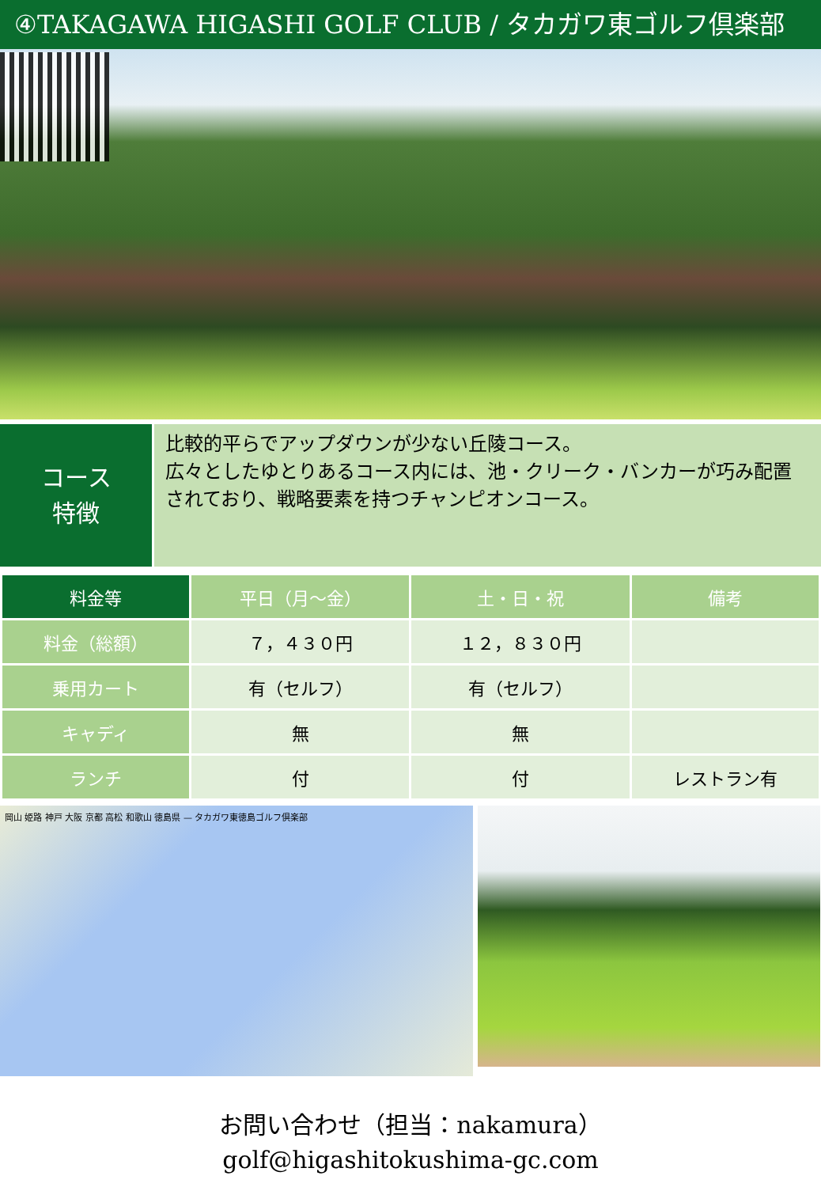④TAKAGAWA HIGASHI GOLF CLUB / タカガワ東ゴルフ倶楽部
コース
特徴
比較的平らでアップダウンが少ない丘陵コース。
広々としたゆとりあるコース内には、池・クリーク・バンカーが巧み配置されており、戦略要素を持つチャンピオンコース。
| 料金等 | 平日（月～金） | 土・日・祝 | 備考 |
| --- | --- | --- | --- |
| 料金（総額） | ７，４３０円 | １２，８３０円 | |
| 乗用カート | 有（セルフ） | 有（セルフ） | |
| キャディ | 無 | 無 | |
| ランチ | 付 | 付 | レストラン有 |
岡山 姫路 神戸 大阪 京都 高松 和歌山 徳島県 — タカガワ東徳島ゴルフ倶楽部
お問い合わせ（担当：nakamura）
golf@higashitokushima-gc.com